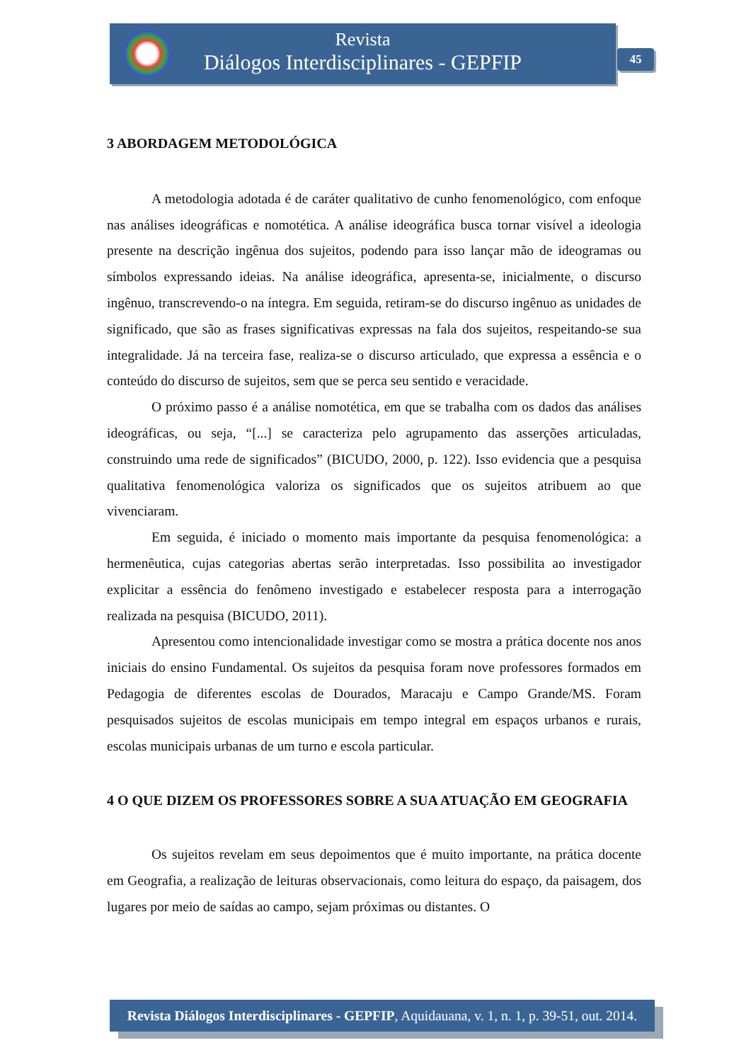Revista
Diálogos Interdisciplinares - GEPFIP
45
3 ABORDAGEM METODOLÓGICA
A metodologia adotada é de caráter qualitativo de cunho fenomenológico, com enfoque nas análises ideográficas e nomotética. A análise ideográfica busca tornar visível a ideologia presente na descrição ingênua dos sujeitos, podendo para isso lançar mão de ideogramas ou símbolos expressando ideias. Na análise ideográfica, apresenta-se, inicialmente, o discurso ingênuo, transcrevendo-o na íntegra. Em seguida, retiram-se do discurso ingênuo as unidades de significado, que são as frases significativas expressas na fala dos sujeitos, respeitando-se sua integralidade. Já na terceira fase, realiza-se o discurso articulado, que expressa a essência e o conteúdo do discurso de sujeitos, sem que se perca seu sentido e veracidade.
O próximo passo é a análise nomotética, em que se trabalha com os dados das análises ideográficas, ou seja, “[...] se caracteriza pelo agrupamento das asserções articuladas, construindo uma rede de significados” (BICUDO, 2000, p. 122). Isso evidencia que a pesquisa qualitativa fenomenológica valoriza os significados que os sujeitos atribuem ao que vivenciaram.
Em seguida, é iniciado o momento mais importante da pesquisa fenomenológica: a hermenêutica, cujas categorias abertas serão interpretadas. Isso possibilita ao investigador explicitar a essência do fenômeno investigado e estabelecer resposta para a interrogação realizada na pesquisa (BICUDO, 2011).
Apresentou como intencionalidade investigar como se mostra a prática docente nos anos iniciais do ensino Fundamental. Os sujeitos da pesquisa foram nove professores formados em Pedagogia de diferentes escolas de Dourados, Maracaju e Campo Grande/MS. Foram pesquisados sujeitos de escolas municipais em tempo integral em espaços urbanos e rurais, escolas municipais urbanas de um turno e escola particular.
4 O QUE DIZEM OS PROFESSORES SOBRE A SUA ATUAÇÃO EM GEOGRAFIA
Os sujeitos revelam em seus depoimentos que é muito importante, na prática docente em Geografia, a realização de leituras observacionais, como leitura do espaço, da paisagem, dos lugares por meio de saídas ao campo, sejam próximas ou distantes. O
Revista Diálogos Interdisciplinares - GEPFIP, Aquidauana, v. 1, n. 1, p. 39-51, out. 2014.